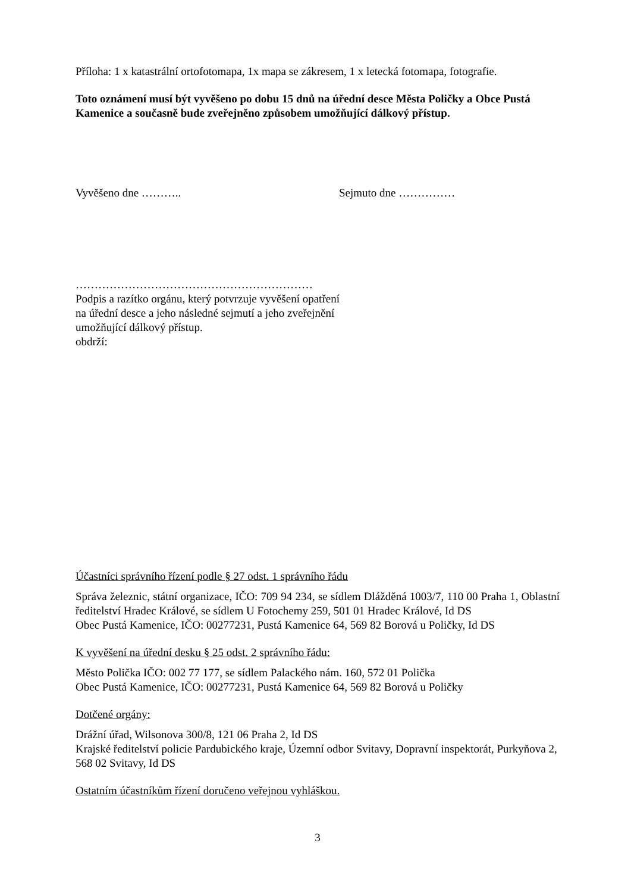Příloha: 1 x katastrální ortofotomapa, 1x mapa se zákresem, 1 x letecká fotomapa, fotografie.
Toto oznámení musí být vyvěšeno po dobu 15 dnů na úřední desce Města Poličky a Obce Pustá Kamenice a současně bude zveřejněno způsobem umožňující dálkový přístup.
Vyvěšeno dne ……….. Sejmuto dne ……………
………………………………………………………
Podpis a razítko orgánu, který potvrzuje vyvěšení opatření na úřední desce a jeho následné sejmutí a jeho zveřejnění umožňující dálkový přístup.
obdrží:
Účastníci správního řízení podle § 27 odst. 1 správního řádu
Správa železnic, státní organizace, IČO: 709 94 234, se sídlem Dlážděná 1003/7, 110 00 Praha 1, Oblastní ředitelství Hradec Králové, se sídlem U Fotochemy 259, 501 01 Hradec Králové, Id DS
Obec Pustá Kamenice, IČO: 00277231, Pustá Kamenice 64, 569 82 Borová u Poličky, Id DS
K vyvěšení na úřední desku § 25 odst. 2 správního řádu:
Město Polička IČO: 002 77 177, se sídlem Palackého nám. 160, 572 01 Polička
Obec Pustá Kamenice, IČO: 00277231, Pustá Kamenice 64, 569 82 Borová u Poličky
Dotčené orgány:
Drážní úřad, Wilsonova 300/8, 121 06 Praha 2, Id DS
Krajské ředitelství policie Pardubického kraje, Územní odbor Svitavy, Dopravní inspektorát, Purkyňova 2, 568 02 Svitavy, Id DS
Ostatním účastníkům řízení doručeno veřejnou vyhláškou.
3